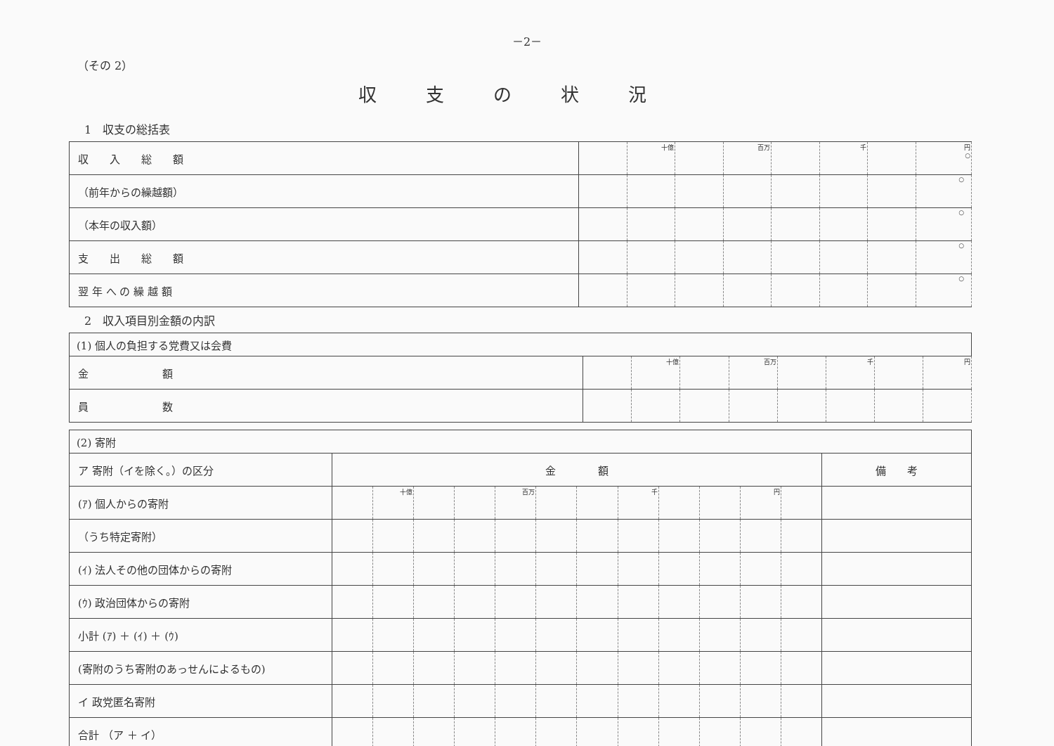－2－
（その 2）
収支の状況
1　収支の総括表
| 収 入 総 額 | | 十億 | | 百万 | | 千 | | 円 ○ |
| （前年からの繰越額） | | | | | | | | ○ |
| （本年の収入額） | | | | | | | | ○ |
| 支 出 総 額 | | | | | | | | ○ |
| 翌 年 へ の 繰 越 額 | | | | | | | | ○ |
2　収入項目別金額の内訳
| (1) 個人の負担する党費又は会費 | | | | | | | | |
| 金 額 | | 十億 | | 百万 | | 千 | | 円 |
| 員 数 | | | | | | | | |
| (2) 寄附 | | | | | | | | | | | | | |
| ア 寄附（イを除く。）の区分 | 金 額 | | | | | | | | | | | | 備 考 |
| (ｱ) 個人からの寄附 | | 十億 | | | 百万 | | | 千 | | | 円 | | |
| （うち特定寄附） | | | | | | | | | | | | | |
| (ｲ) 法人その他の団体からの寄附 | | | | | | | | | | | | | |
| (ｳ) 政治団体からの寄附 | | | | | | | | | | | | | |
| 小計 (ｱ) ＋ (ｲ) ＋ (ｳ) | | | | | | | | | | | | | |
| (寄附のうち寄附のあっせんによるもの) | | | | | | | | | | | | | |
| イ 政党匿名寄附 | | | | | | | | | | | | | |
| 合計 （ア ＋ イ） | | | | | | | | | | | | | |